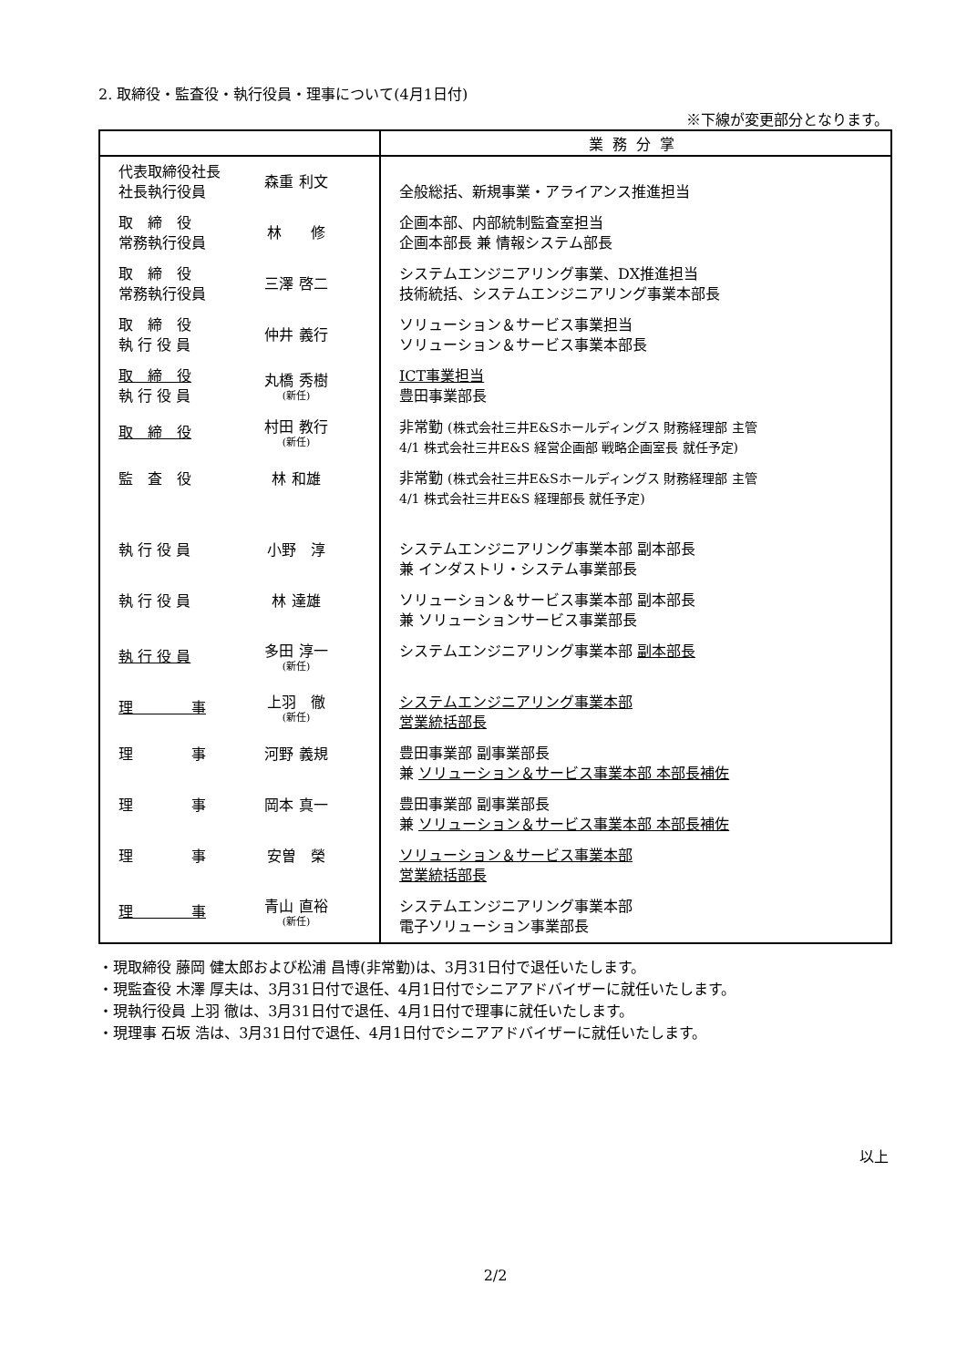2. 取締役・監査役・執行役員・理事について(4月1日付)
※下線が変更部分となります。
| | 業務分掌 |
| --- | --- |
| 代表取締役社長 社長執行役員 森重 利文 | 全般総括、新規事業・アライアンス推進担当 |
| 取 締 役 常務執行役員 林 修 | 企画本部、内部統制監査室担当 企画本部長 兼 情報システム部長 |
| 取 締 役 常務執行役員 三澤 啓二 | システムエンジニアリング事業、DX推進担当 技術統括、システムエンジニアリング事業本部長 |
| 取 締 役 執 行 役 員 仲井 義行 | ソリューション＆サービス事業担当 ソリューション＆サービス事業本部長 |
| 取 締 役 執 行 役 員 丸橋 秀樹 (新任) | ICT事業担当 豊田事業部長 |
| 取 締 役 村田 教行 (新任) | 非常勤 (株式会社三井E&Sホールディングス 財務経理部 主管 4/1 株式会社三井E&S 経営企画部 戦略企画室長 就任予定) |
| 監 査 役 林 和雄 | 非常勤 (株式会社三井E&Sホールディングス 財務経理部 主管 4/1 株式会社三井E&S 経理部長 就任予定) |
| 執 行 役 員 小野 淳 | システムエンジニアリング事業本部 副本部長 兼 インダストリ・システム事業部長 |
| 執 行 役 員 林 達雄 | ソリューション＆サービス事業本部 副本部長 兼 ソリューションサービス事業部長 |
| 執 行 役 員 多田 淳一 (新任) | システムエンジニアリング事業本部 副本部長 |
| 理 事 上羽 徹 (新任) | システムエンジニアリング事業本部 営業統括部長 |
| 理 事 河野 義規 | 豊田事業部 副事業部長 兼 ソリューション＆サービス事業本部 本部長補佐 |
| 理 事 岡本 真一 | 豊田事業部 副事業部長 兼 ソリューション＆サービス事業本部 本部長補佐 |
| 理 事 安曽 榮 | ソリューション＆サービス事業本部 営業統括部長 |
| 理 事 青山 直裕 (新任) | システムエンジニアリング事業本部 電子ソリューション事業部長 |
・現取締役 藤岡 健太郎および松浦 昌博(非常勤)は、3月31日付で退任いたします。
・現監査役 木澤 厚夫は、3月31日付で退任、4月1日付でシニアアドバイザーに就任いたします。
・現執行役員 上羽 徹は、3月31日付で退任、4月1日付で理事に就任いたします。
・現理事 石坂 浩は、3月31日付で退任、4月1日付でシニアアドバイザーに就任いたします。
以上
2/2